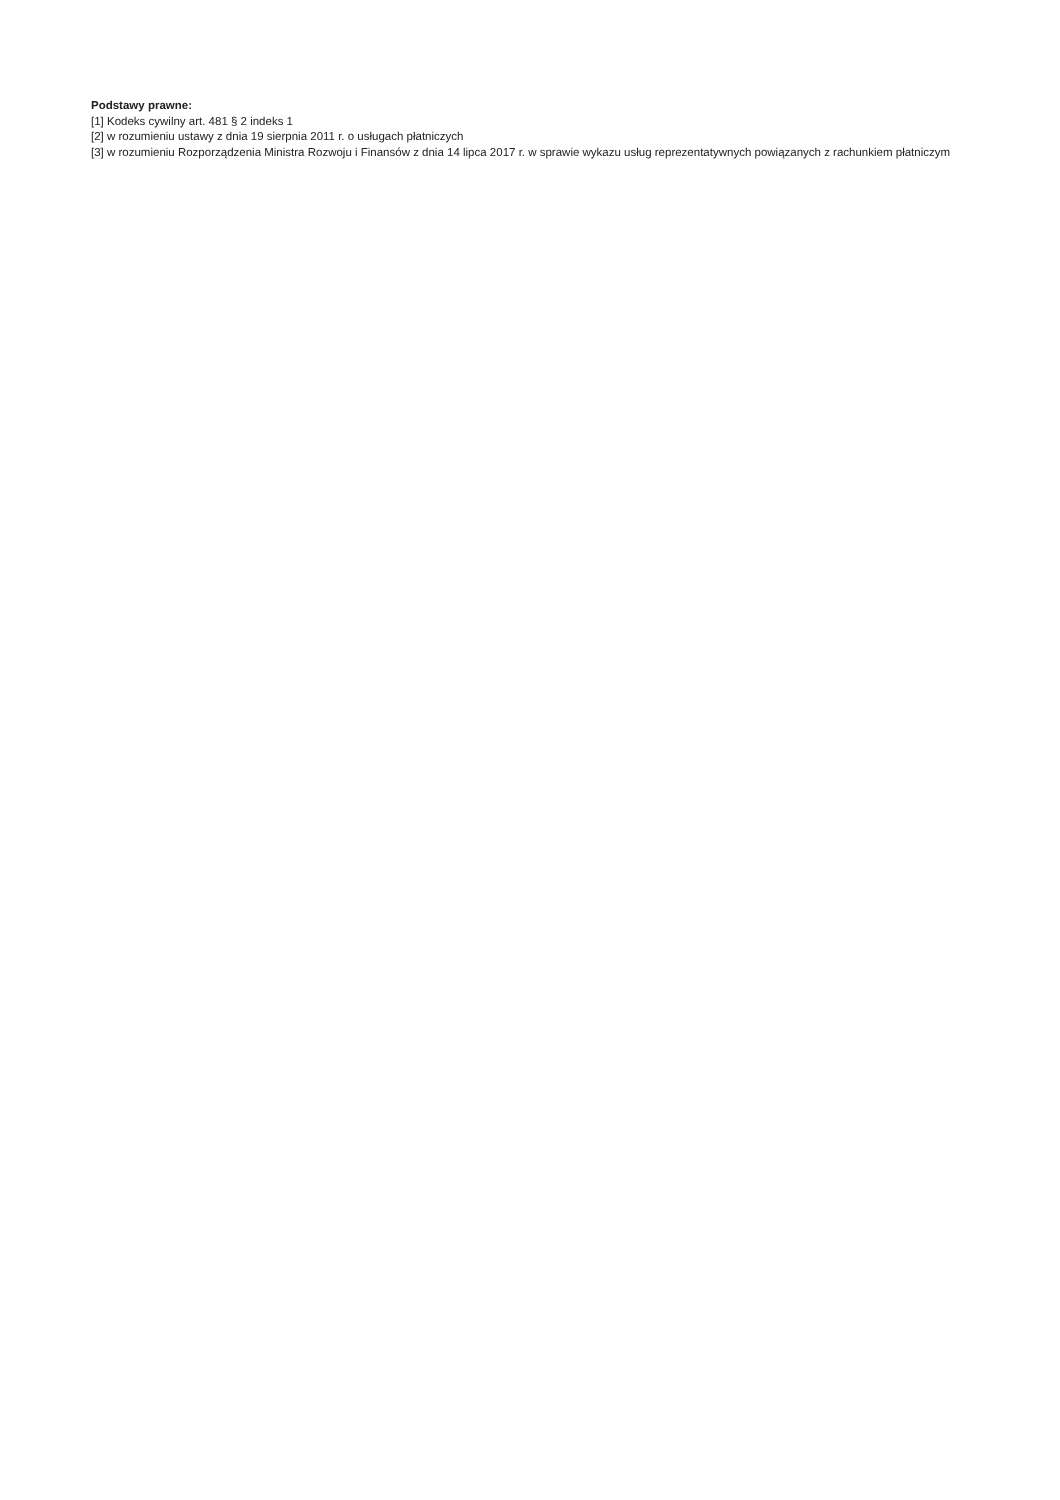Podstawy prawne:
[1] Kodeks cywilny art. 481 § 2 indeks 1
[2] w rozumieniu ustawy z dnia 19 sierpnia 2011 r. o usługach płatniczych
[3] w rozumieniu Rozporządzenia Ministra Rozwoju i Finansów z dnia 14 lipca 2017 r. w sprawie wykazu usług reprezentatywnych powiązanych z rachunkiem płatniczym